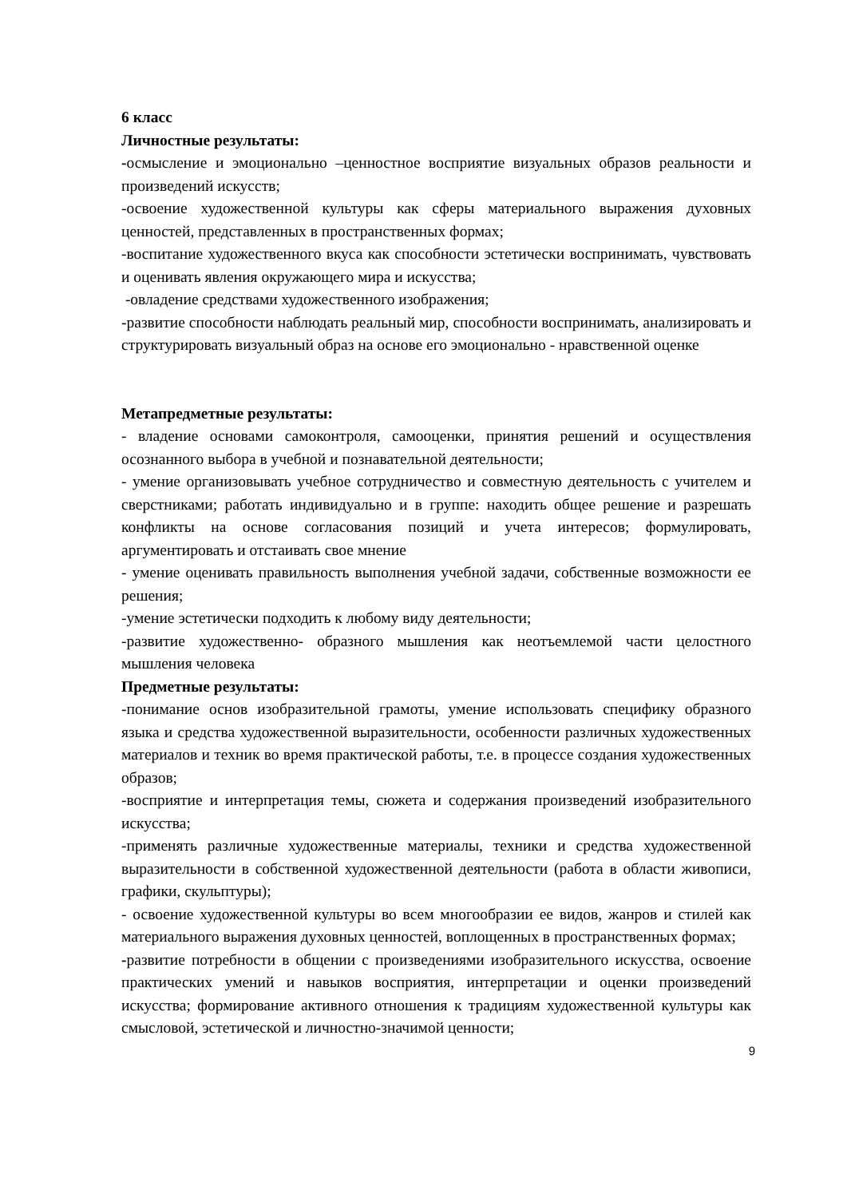6 класс
Личностные результаты:
-осмысление и эмоционально –ценностное восприятие визуальных образов реальности и произведений искусств;
-освоение художественной культуры как сферы материального выражения духовных ценностей, представленных в пространственных формах;
-воспитание художественного вкуса как способности эстетически воспринимать, чувствовать и оценивать явления окружающего мира и искусства;
-овладение средствами художественного изображения;
-развитие способности наблюдать реальный мир, способности воспринимать, анализировать и структурировать визуальный образ на основе его эмоционально - нравственной оценке
Метапредметные результаты:
- владение основами самоконтроля, самооценки, принятия решений и осуществления осознанного выбора в учебной и познавательной деятельности;
- умение организовывать учебное сотрудничество и совместную деятельность с учителем и сверстниками; работать индивидуально и в группе: находить общее решение и разрешать конфликты на основе согласования позиций и учета интересов; формулировать, аргументировать и отстаивать свое мнение
- умение оценивать правильность выполнения учебной задачи, собственные возможности ее решения;
-умение эстетически подходить к любому виду деятельности;
-развитие художественно- образного мышления как неотъемлемой части целостного мышления человека
Предметные результаты:
-понимание основ изобразительной грамоты, умение использовать специфику образного языка и средства художественной выразительности, особенности различных художественных материалов и техник во время практической работы, т.е. в процессе создания художественных образов;
-восприятие и интерпретация темы, сюжета и содержания произведений изобразительного искусства;
-применять различные художественные материалы, техники и средства художественной выразительности в собственной художественной деятельности (работа в области живописи, графики, скульптуры);
- освоение художественной культуры во всем многообразии ее видов, жанров и стилей как материального выражения духовных ценностей, воплощенных в пространственных формах;
-развитие потребности в общении с произведениями изобразительного искусства, освоение практических умений и навыков восприятия, интерпретации и оценки произведений искусства; формирование активного отношения к традициям художественной культуры как смысловой, эстетической и личностно-значимой ценности;
9